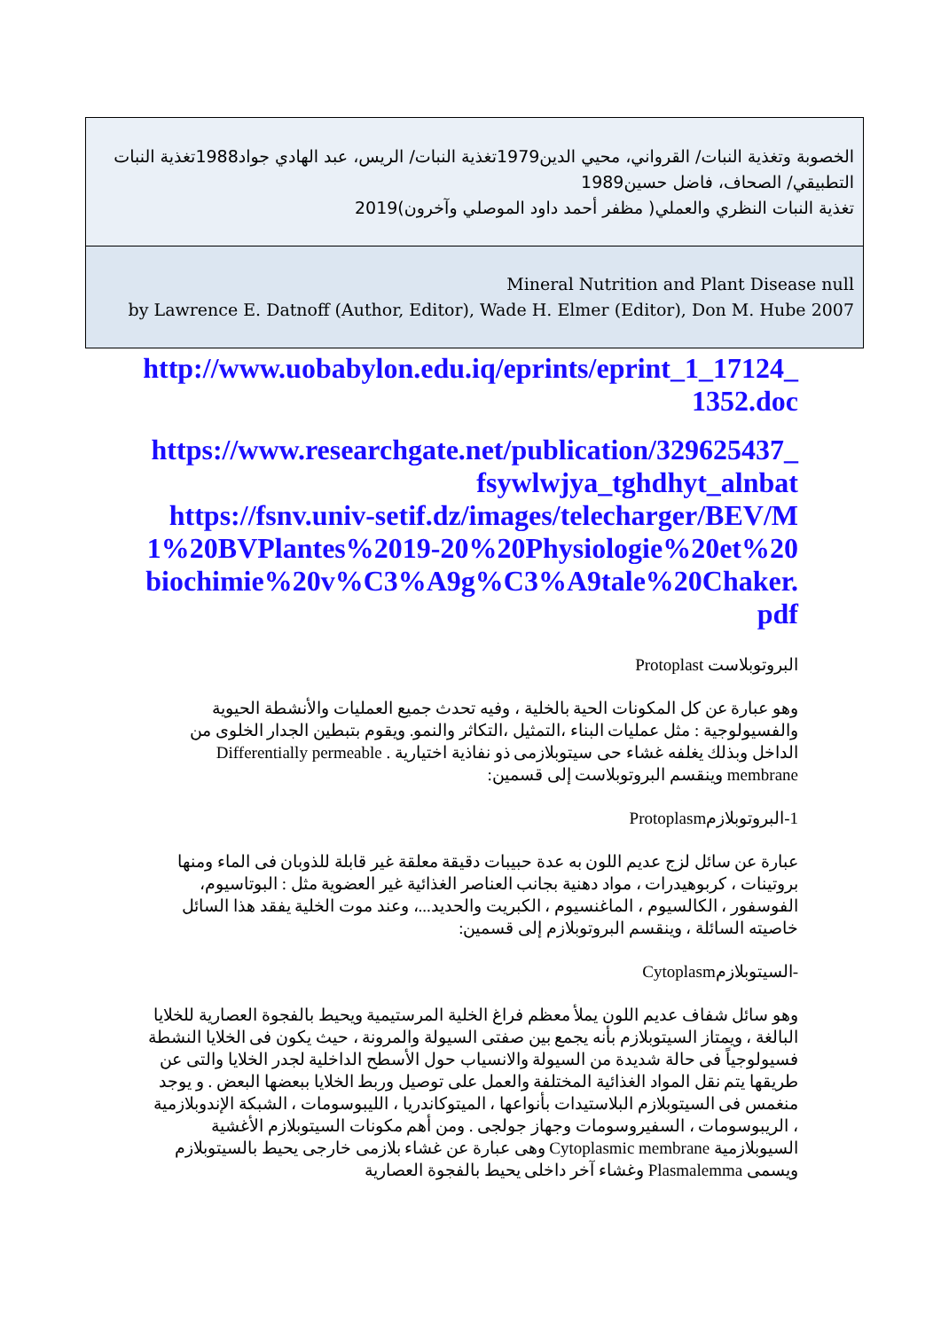| الخصوبة وتغذية النبات/ القرواني، محيي الدين1979تغذية النبات/ الريس، عبد الهادي جواد1988تغذية النبات التطبيقي/ الصحاف، فاضل حسين1989 تغذية النبات النظري والعملي( مظفر أحمد داود الموصلي وآخرون)2019 |
| Mineral Nutrition and Plant Disease null by Lawrence E. Datnoff (Author, Editor), Wade H. Elmer (Editor), Don M. Hube 2007 |
http://www.uobabylon.edu.iq/eprints/eprint_1_17124_1352.doc
https://www.researchgate.net/publication/329625437_fsywlwjya_tghdhyt_alnbat
https://fsnv.univ-setif.dz/images/telecharger/BEV/M1%20BVPlantes%2019-20%20Physiologie%20et%20biochimie%20v%C3%A9g%C3%A9tale%20Chaker.pdf
البروتوبلاست Protoplast
وهو عبارة عن كل المكونات الحية بالخلية ، وفيه تحدث جميع العمليات والأنشطة الحيوية والفسيولوجية : مثل عمليات البناء ،التمثيل ،التكاثر والنمو. ويقوم بتبطين الجدار الخلوى من الداخل وبذلك يغلفه غشاء حى سيتوبلازمى ذو نفاذية اختيارية . Differentially permeable membrane وينقسم البروتوبلاست إلى قسمين:
1-البروتوبلازمProtoplasm
عبارة عن سائل لزج عديم اللون به عدة حبيبات دقيقة معلقة غير قابلة للذوبان فى الماء ومنها بروتينات ، كربوهيدرات ، مواد دهنية بجانب العناصر الغذائية غير العضوية مثل : البوتاسيوم، الفوسفور ، الكالسيوم ، الماغنسيوم ، الكبريت والحديد...، وعند موت الخلية يفقد هذا السائل خاصيته السائلة ، وينقسم البروتوبلازم إلى قسمين:
-السيتوبلازمCytoplasm
وهو سائل شفاف عديم اللون يملأ معظم فراغ الخلية المرستيمية ويحيط بالفجوة العصارية للخلايا البالغة ، ويمتاز السيتوبلازم بأنه يجمع بين صفتى السيولة والمرونة ، حيث يكون فى الخلايا النشطة فسيولوجياً فى حالة شديدة من السيولة والانسياب حول الأسطح الداخلية لجدر الخلايا والتى عن طريقها يتم نقل المواد الغذائية المختلفة والعمل على توصيل وربط الخلايا ببعضها البعض . و يوجد منغمس فى السيتوبلازم البلاستيدات بأنواعها ، الميتوكاندريا ، الليبوسومات ، الشبكة الإندوبلازمية ، الريبوسومات ، السفيروسومات وجهاز جولجى . ومن أهم مكونات السيتوبلازم الأغشية السيوبلازمية Cytoplasmic membrane وهى عبارة عن غشاء بلازمى خارجى يحيط بالسيتوبلازم ويسمى Plasmalemma وغشاء آخر داخلى يحيط بالفجوة العصارية